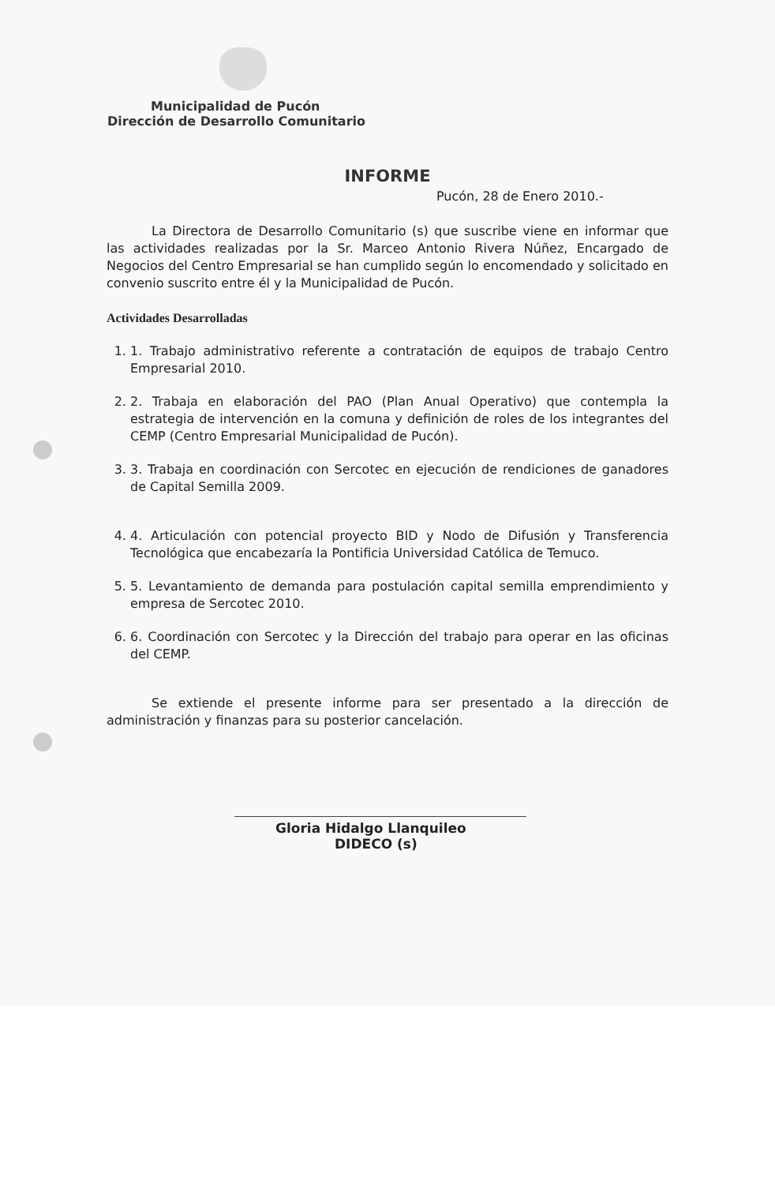Municipalidad de Pucón
Dirección de Desarrollo Comunitario
INFORME
Pucón, 28 de Enero 2010.-
La Directora de Desarrollo Comunitario (s) que suscribe viene en informar que las actividades realizadas por la Sr. Marceo Antonio Rivera Núñez, Encargado de Negocios del Centro Empresarial se han cumplido según lo encomendado y solicitado en convenio suscrito entre él y la Municipalidad de Pucón.
Actividades Desarrolladas
1. 1. Trabajo administrativo referente a contratación de equipos de trabajo Centro Empresarial 2010.
2. 2. Trabaja en elaboración del PAO (Plan Anual Operativo) que contempla la estrategia de intervención en la comuna y definición de roles de los integrantes del CEMP (Centro Empresarial Municipalidad de Pucón).
3. 3. Trabaja en coordinación con Sercotec en ejecución de rendiciones de ganadores de Capital Semilla 2009.
4. 4. Articulación con potencial proyecto BID y Nodo de Difusión y Transferencia Tecnológica que encabezaría la Pontificia Universidad Católica de Temuco.
5. 5. Levantamiento de demanda para postulación capital semilla emprendimiento y empresa de Sercotec 2010.
6. 6. Coordinación con Sercotec y la Dirección del trabajo para operar en las oficinas del CEMP.
Se extiende el presente informe para ser presentado a la dirección de administración y finanzas para su posterior cancelación.
Gloria Hidalgo Llanquileo
DIDECO (s)